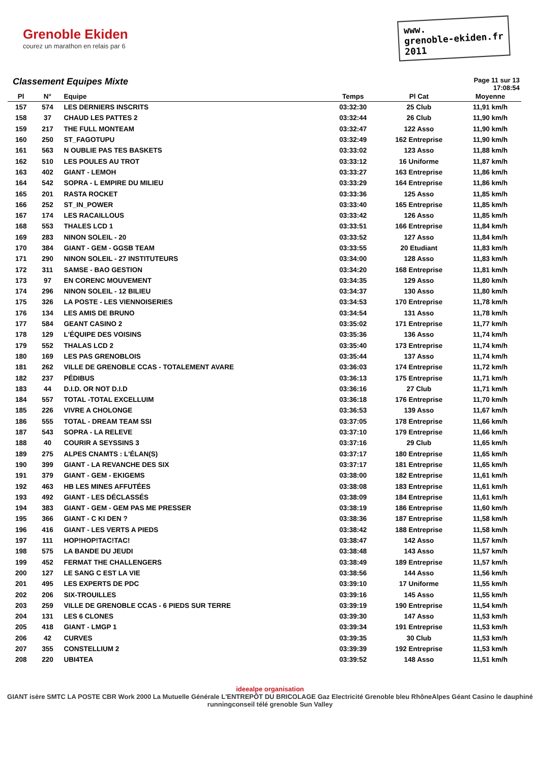Grenoble Ekiden
courez un marathon en relais par 6
www.
grenoble-ekiden.fr
2011
Classement Equipes Mixte
Page 11 sur 13
17:08:54
| Pl | N° | Equipe | Temps | Pl Cat | Moyenne |
| --- | --- | --- | --- | --- | --- |
| 157 | 574 | LES DERNIERS INSCRITS | 03:32:30 | 25 Club | 11,91 km/h |
| 158 | 37 | CHAUD LES PATTES 2 | 03:32:44 | 26 Club | 11,90 km/h |
| 159 | 217 | THE FULL MONTEAM | 03:32:47 | 122 Asso | 11,90 km/h |
| 160 | 250 | ST_FAGOTUPU | 03:32:49 | 162 Entreprise | 11,90 km/h |
| 161 | 563 | N OUBLIE PAS TES BASKETS | 03:33:02 | 123 Asso | 11,88 km/h |
| 162 | 510 | LES POULES AU TROT | 03:33:12 | 16 Uniforme | 11,87 km/h |
| 163 | 402 | GIANT - LEMOH | 03:33:27 | 163 Entreprise | 11,86 km/h |
| 164 | 542 | SOPRA - L EMPIRE DU MILIEU | 03:33:29 | 164 Entreprise | 11,86 km/h |
| 165 | 201 | RASTA ROCKET | 03:33:36 | 125 Asso | 11,85 km/h |
| 166 | 252 | ST_IN_POWER | 03:33:40 | 165 Entreprise | 11,85 km/h |
| 167 | 174 | LES RACAILLOUS | 03:33:42 | 126 Asso | 11,85 km/h |
| 168 | 553 | THALES LCD 1 | 03:33:51 | 166 Entreprise | 11,84 km/h |
| 169 | 283 | NINON SOLEIL - 20 | 03:33:52 | 127 Asso | 11,84 km/h |
| 170 | 384 | GIANT - GEM - GGSB TEAM | 03:33:55 | 20 Etudiant | 11,83 km/h |
| 171 | 290 | NINON SOLEIL - 27 INSTITUTEURS | 03:34:00 | 128 Asso | 11,83 km/h |
| 172 | 311 | SAMSE - BAO GESTION | 03:34:20 | 168 Entreprise | 11,81 km/h |
| 173 | 97 | EN CORENC MOUVEMENT | 03:34:35 | 129 Asso | 11,80 km/h |
| 174 | 296 | NINON SOLEIL - 12 BILIEU | 03:34:37 | 130 Asso | 11,80 km/h |
| 175 | 326 | LA POSTE - LES VIENNOISERIES | 03:34:53 | 170 Entreprise | 11,78 km/h |
| 176 | 134 | LES AMIS DE BRUNO | 03:34:54 | 131 Asso | 11,78 km/h |
| 177 | 584 | GEANT CASINO 2 | 03:35:02 | 171 Entreprise | 11,77 km/h |
| 178 | 129 | L'ÉQUIPE DES VOISINS | 03:35:36 | 136 Asso | 11,74 km/h |
| 179 | 552 | THALAS LCD 2 | 03:35:40 | 173 Entreprise | 11,74 km/h |
| 180 | 169 | LES PAS GRENOBLOIS | 03:35:44 | 137 Asso | 11,74 km/h |
| 181 | 262 | VILLE DE GRENOBLE CCAS - TOTALEMENT AVARE | 03:36:03 | 174 Entreprise | 11,72 km/h |
| 182 | 237 | PÉDIBUS | 03:36:13 | 175 Entreprise | 11,71 km/h |
| 183 | 44 | D.I.D. OR NOT D.I.D | 03:36:16 | 27 Club | 11,71 km/h |
| 184 | 557 | TOTAL -TOTAL EXCELLUIM | 03:36:18 | 176 Entreprise | 11,70 km/h |
| 185 | 226 | VIVRE A CHOLONGE | 03:36:53 | 139 Asso | 11,67 km/h |
| 186 | 555 | TOTAL - DREAM TEAM SSI | 03:37:05 | 178 Entreprise | 11,66 km/h |
| 187 | 543 | SOPRA - LA RELEVE | 03:37:10 | 179 Entreprise | 11,66 km/h |
| 188 | 40 | COURIR A SEYSSINS 3 | 03:37:16 | 29 Club | 11,65 km/h |
| 189 | 275 | ALPES CNAMTS : L'ÉLAN(S) | 03:37:17 | 180 Entreprise | 11,65 km/h |
| 190 | 399 | GIANT - LA REVANCHE DES SIX | 03:37:17 | 181 Entreprise | 11,65 km/h |
| 191 | 379 | GIANT - GEM - EKIGEMS | 03:38:00 | 182 Entreprise | 11,61 km/h |
| 192 | 463 | HB LES MINES AFFUTÉES | 03:38:08 | 183 Entreprise | 11,61 km/h |
| 193 | 492 | GIANT - LES DÉCLASSÉS | 03:38:09 | 184 Entreprise | 11,61 km/h |
| 194 | 383 | GIANT - GEM - GEM PAS ME PRESSER | 03:38:19 | 186 Entreprise | 11,60 km/h |
| 195 | 366 | GIANT - C KI DEN ? | 03:38:36 | 187 Entreprise | 11,58 km/h |
| 196 | 416 | GIANT - LES VERTS A PIEDS | 03:38:42 | 188 Entreprise | 11,58 km/h |
| 197 | 111 | HOP!HOP!TAC!TAC! | 03:38:47 | 142 Asso | 11,57 km/h |
| 198 | 575 | LA BANDE DU JEUDI | 03:38:48 | 143 Asso | 11,57 km/h |
| 199 | 452 | FERMAT THE CHALLENGERS | 03:38:49 | 189 Entreprise | 11,57 km/h |
| 200 | 127 | LE SANG C EST LA VIE | 03:38:56 | 144 Asso | 11,56 km/h |
| 201 | 495 | LES EXPERTS DE PDC | 03:39:10 | 17 Uniforme | 11,55 km/h |
| 202 | 206 | SIX-TROUILLES | 03:39:16 | 145 Asso | 11,55 km/h |
| 203 | 259 | VILLE DE GRENOBLE CCAS - 6 PIEDS SUR TERRE | 03:39:19 | 190 Entreprise | 11,54 km/h |
| 204 | 131 | LES 6 CLONES | 03:39:30 | 147 Asso | 11,53 km/h |
| 205 | 418 | GIANT - LMGP 1 | 03:39:34 | 191 Entreprise | 11,53 km/h |
| 206 | 42 | CURVES | 03:39:35 | 30 Club | 11,53 km/h |
| 207 | 355 | CONSTELLIUM 2 | 03:39:39 | 192 Entreprise | 11,53 km/h |
| 208 | 220 | UBI4TEA | 03:39:52 | 148 Asso | 11,51 km/h |
ideealpe organisation
GIANT isère SMTC LA POSTE CBR Work 2000 La Mutuelle Générale L'ENTREPÔT DU BRICOLAGE Gaz Electricité Grenoble bleu RhôneAlpes Géant Casino le dauphiné runningconseil télé grenoble Sun Valley